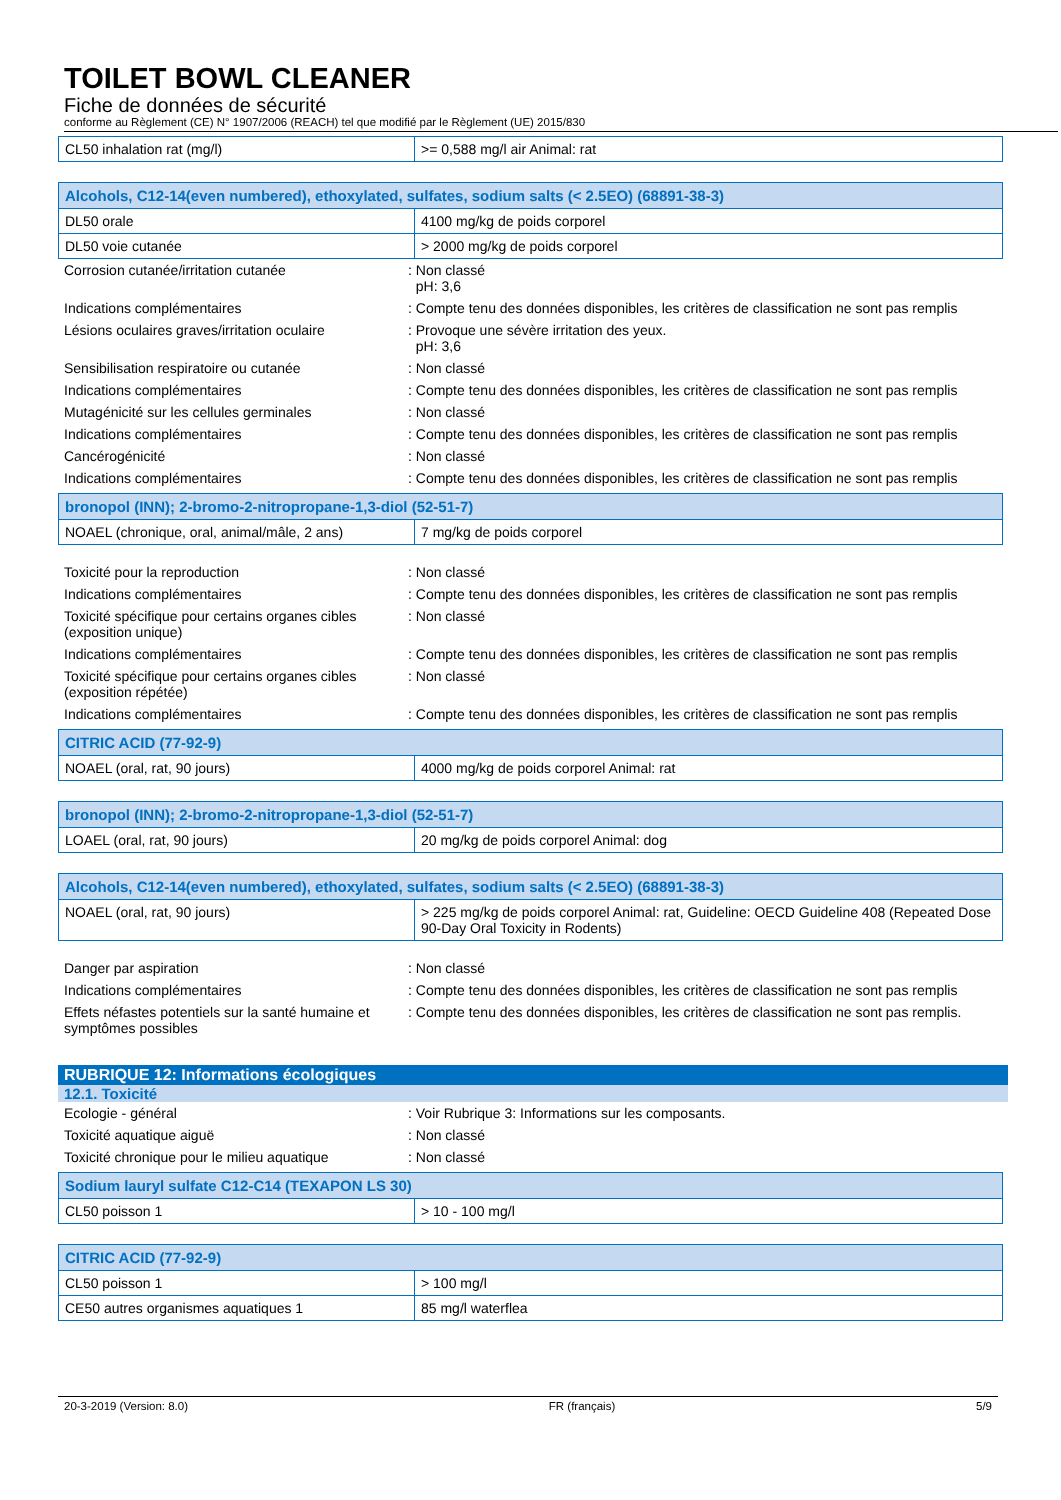TOILET BOWL CLEANER
Fiche de données de sécurité
conforme au Règlement (CE) N° 1907/2006 (REACH) tel que modifié par le Règlement (UE) 2015/830
| CL50 inhalation rat (mg/l) | >= 0,588 mg/l air Animal: rat |
| Alcohols, C12-14(even numbered), ethoxylated, sulfates, sodium salts (< 2.5EO) (68891-38-3) | |
| DL50 orale | 4100 mg/kg de poids corporel |
| DL50 voie cutanée | > 2000 mg/kg de poids corporel |
Corrosion cutanée/irritation cutanée : Non classé
pH: 3,6
Indications complémentaires : Compte tenu des données disponibles, les critères de classification ne sont pas remplis
Lésions oculaires graves/irritation oculaire
: Provoque une sévère irritation des yeux.
pH: 3,6
Sensibilisation respiratoire ou cutanée : Non classé
Indications complémentaires : Compte tenu des données disponibles, les critères de classification ne sont pas remplis
Mutagénicité sur les cellules germinales : Non classé
Indications complémentaires : Compte tenu des données disponibles, les critères de classification ne sont pas remplis
Cancérogénicité : Non classé
Indications complémentaires : Compte tenu des données disponibles, les critères de classification ne sont pas remplis
| bronopol (INN); 2-bromo-2-nitropropane-1,3-diol (52-51-7) | |
| NOAEL (chronique, oral, animal/mâle, 2 ans) | 7 mg/kg de poids corporel |
Toxicité pour la reproduction : Non classé
Indications complémentaires : Compte tenu des données disponibles, les critères de classification ne sont pas remplis
Toxicité spécifique pour certains organes cibles (exposition unique)
: Non classé
Indications complémentaires : Compte tenu des données disponibles, les critères de classification ne sont pas remplis
Toxicité spécifique pour certains organes cibles (exposition répétée)
: Non classé
Indications complémentaires : Compte tenu des données disponibles, les critères de classification ne sont pas remplis
| CITRIC ACID (77-92-9) | |
| NOAEL (oral, rat, 90 jours) | 4000 mg/kg de poids corporel Animal: rat |
| bronopol (INN); 2-bromo-2-nitropropane-1,3-diol (52-51-7) | |
| LOAEL (oral, rat, 90 jours) | 20 mg/kg de poids corporel Animal: dog |
| Alcohols, C12-14(even numbered), ethoxylated, sulfates, sodium salts (< 2.5EO) (68891-38-3) | |
| NOAEL (oral, rat, 90 jours) | > 225 mg/kg de poids corporel Animal: rat, Guideline: OECD Guideline 408 (Repeated Dose 90-Day Oral Toxicity in Rodents) |
Danger par aspiration : Non classé
Indications complémentaires : Compte tenu des données disponibles, les critères de classification ne sont pas remplis
Effets néfastes potentiels sur la santé humaine et symptômes possibles
: Compte tenu des données disponibles, les critères de classification ne sont pas remplis.
RUBRIQUE 12: Informations écologiques
12.1. Toxicité
Ecologie - général : Voir Rubrique 3: Informations sur les composants.
Toxicité aquatique aiguë : Non classé
Toxicité chronique pour le milieu aquatique
: Non classé
| Sodium lauryl sulfate C12-C14 (TEXAPON LS 30) | |
| CL50 poisson 1 | > 10 - 100 mg/l |
| CITRIC ACID (77-92-9) | |
| CL50 poisson 1 | > 100 mg/l |
| CE50 autres organismes aquatiques 1 | 85 mg/l waterflea |
20-3-2019 (Version: 8.0) FR (français) 5/9